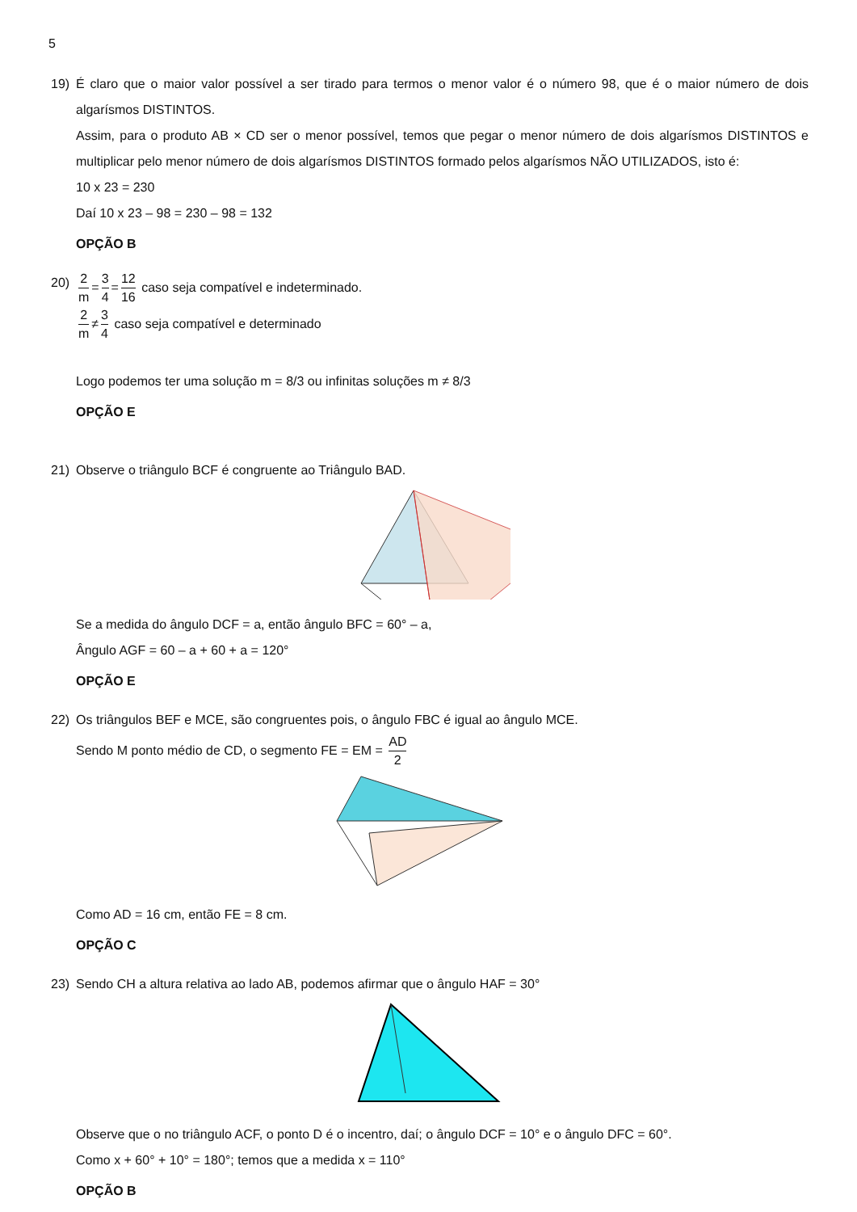5
19) É claro que o maior valor possível a ser tirado para termos o menor valor é o número 98, que é o maior número de dois algarísmos DISTINTOS.
Assim, para o produto AB × CD ser o menor possível, temos que pegar o menor número de dois algarísmos DISTINTOS e multiplicar pelo menor número de dois algarísmos DISTINTOS formado pelos algarísmos NÃO UTILIZADOS, isto é:
10 x 23 = 230
Daí 10 x 23 – 98 = 230 – 98 = 132
OPÇÃO B
20)
2 m = 3 4 = 12 16 caso seja compatível e indeterminado.
2 m ≠ 3 4 caso seja compatível e determinado
Logo podemos ter uma solução m = 8/3 ou infinitas soluções m ≠ 8/3
OPÇÃO E
21) Observe o triângulo BCF é congruente ao Triângulo BAD.
Se a medida do ângulo DCF = a, então ângulo BFC = 60° – a,
Ângulo AGF = 60 – a + 60 + a = 120°
OPÇÃO E
22) Os triângulos BEF e MCE, são congruentes pois, o ângulo FBC é igual ao ângulo MCE.
Sendo M ponto médio de CD, o segmento FE = EM = AD 2
Como AD = 16 cm, então FE = 8 cm.
OPÇÃO C
23) Sendo CH a altura relativa ao lado AB, podemos afirmar que o ângulo HAF = 30°
Observe que o no triângulo ACF, o ponto D é o incentro, daí; o ângulo DCF = 10° e o ângulo DFC = 60°.
Como x + 60° + 10° = 180°; temos que a medida x = 110°
OPÇÃO B